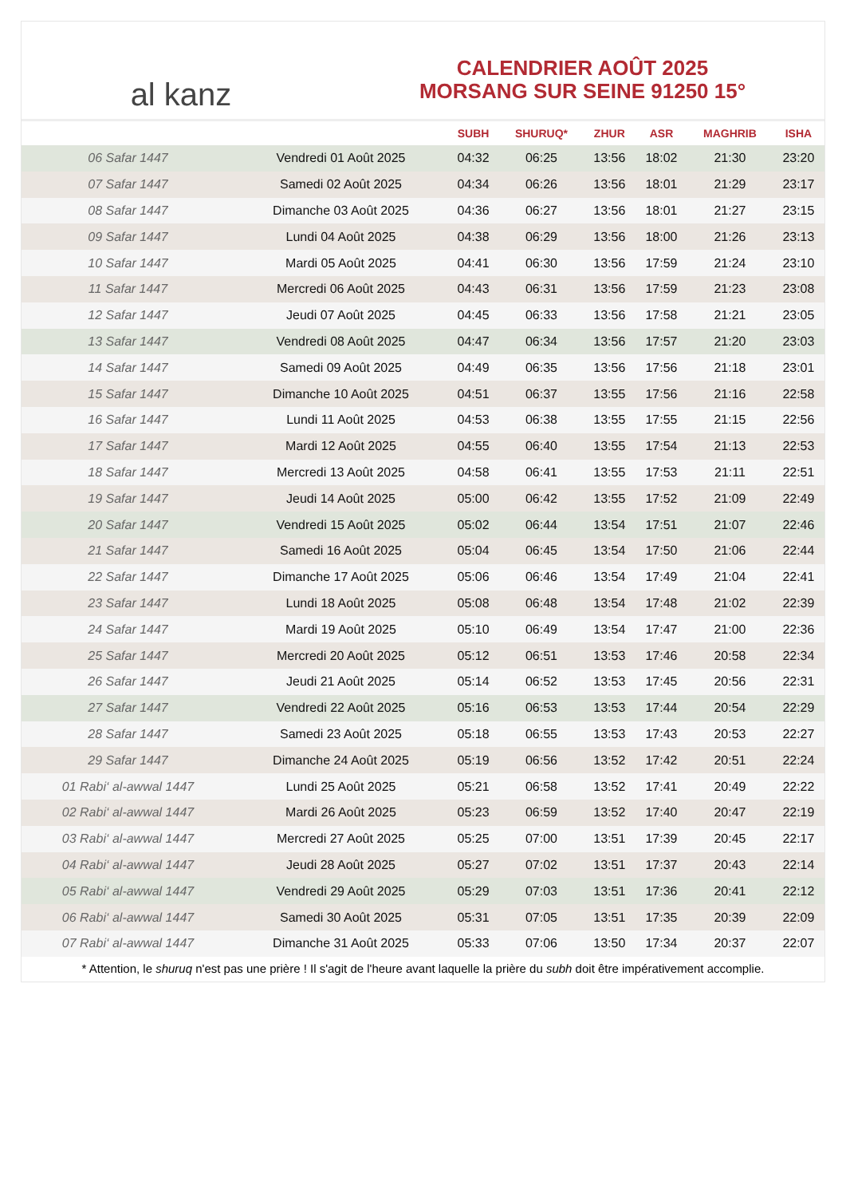al kanz
CALENDRIER AOÛT 2025
MORSANG SUR SEINE 91250 15°
| | | SUBH | SHURUQ* | ZHUR | ASR | MAGHRIB | ISHA |
| --- | --- | --- | --- | --- | --- | --- | --- |
| 06 Safar 1447 | Vendredi 01 Août 2025 | 04:32 | 06:25 | 13:56 | 18:02 | 21:30 | 23:20 |
| 07 Safar 1447 | Samedi 02 Août 2025 | 04:34 | 06:26 | 13:56 | 18:01 | 21:29 | 23:17 |
| 08 Safar 1447 | Dimanche 03 Août 2025 | 04:36 | 06:27 | 13:56 | 18:01 | 21:27 | 23:15 |
| 09 Safar 1447 | Lundi 04 Août 2025 | 04:38 | 06:29 | 13:56 | 18:00 | 21:26 | 23:13 |
| 10 Safar 1447 | Mardi 05 Août 2025 | 04:41 | 06:30 | 13:56 | 17:59 | 21:24 | 23:10 |
| 11 Safar 1447 | Mercredi 06 Août 2025 | 04:43 | 06:31 | 13:56 | 17:59 | 21:23 | 23:08 |
| 12 Safar 1447 | Jeudi 07 Août 2025 | 04:45 | 06:33 | 13:56 | 17:58 | 21:21 | 23:05 |
| 13 Safar 1447 | Vendredi 08 Août 2025 | 04:47 | 06:34 | 13:56 | 17:57 | 21:20 | 23:03 |
| 14 Safar 1447 | Samedi 09 Août 2025 | 04:49 | 06:35 | 13:56 | 17:56 | 21:18 | 23:01 |
| 15 Safar 1447 | Dimanche 10 Août 2025 | 04:51 | 06:37 | 13:55 | 17:56 | 21:16 | 22:58 |
| 16 Safar 1447 | Lundi 11 Août 2025 | 04:53 | 06:38 | 13:55 | 17:55 | 21:15 | 22:56 |
| 17 Safar 1447 | Mardi 12 Août 2025 | 04:55 | 06:40 | 13:55 | 17:54 | 21:13 | 22:53 |
| 18 Safar 1447 | Mercredi 13 Août 2025 | 04:58 | 06:41 | 13:55 | 17:53 | 21:11 | 22:51 |
| 19 Safar 1447 | Jeudi 14 Août 2025 | 05:00 | 06:42 | 13:55 | 17:52 | 21:09 | 22:49 |
| 20 Safar 1447 | Vendredi 15 Août 2025 | 05:02 | 06:44 | 13:54 | 17:51 | 21:07 | 22:46 |
| 21 Safar 1447 | Samedi 16 Août 2025 | 05:04 | 06:45 | 13:54 | 17:50 | 21:06 | 22:44 |
| 22 Safar 1447 | Dimanche 17 Août 2025 | 05:06 | 06:46 | 13:54 | 17:49 | 21:04 | 22:41 |
| 23 Safar 1447 | Lundi 18 Août 2025 | 05:08 | 06:48 | 13:54 | 17:48 | 21:02 | 22:39 |
| 24 Safar 1447 | Mardi 19 Août 2025 | 05:10 | 06:49 | 13:54 | 17:47 | 21:00 | 22:36 |
| 25 Safar 1447 | Mercredi 20 Août 2025 | 05:12 | 06:51 | 13:53 | 17:46 | 20:58 | 22:34 |
| 26 Safar 1447 | Jeudi 21 Août 2025 | 05:14 | 06:52 | 13:53 | 17:45 | 20:56 | 22:31 |
| 27 Safar 1447 | Vendredi 22 Août 2025 | 05:16 | 06:53 | 13:53 | 17:44 | 20:54 | 22:29 |
| 28 Safar 1447 | Samedi 23 Août 2025 | 05:18 | 06:55 | 13:53 | 17:43 | 20:53 | 22:27 |
| 29 Safar 1447 | Dimanche 24 Août 2025 | 05:19 | 06:56 | 13:52 | 17:42 | 20:51 | 22:24 |
| 01 Rabi‘ al-awwal 1447 | Lundi 25 Août 2025 | 05:21 | 06:58 | 13:52 | 17:41 | 20:49 | 22:22 |
| 02 Rabi‘ al-awwal 1447 | Mardi 26 Août 2025 | 05:23 | 06:59 | 13:52 | 17:40 | 20:47 | 22:19 |
| 03 Rabi‘ al-awwal 1447 | Mercredi 27 Août 2025 | 05:25 | 07:00 | 13:51 | 17:39 | 20:45 | 22:17 |
| 04 Rabi‘ al-awwal 1447 | Jeudi 28 Août 2025 | 05:27 | 07:02 | 13:51 | 17:37 | 20:43 | 22:14 |
| 05 Rabi‘ al-awwal 1447 | Vendredi 29 Août 2025 | 05:29 | 07:03 | 13:51 | 17:36 | 20:41 | 22:12 |
| 06 Rabi‘ al-awwal 1447 | Samedi 30 Août 2025 | 05:31 | 07:05 | 13:51 | 17:35 | 20:39 | 22:09 |
| 07 Rabi‘ al-awwal 1447 | Dimanche 31 Août 2025 | 05:33 | 07:06 | 13:50 | 17:34 | 20:37 | 22:07 |
* Attention, le shuruq n'est pas une prière ! Il s'agit de l'heure avant laquelle la prière du subh doit être impérativement accomplie.